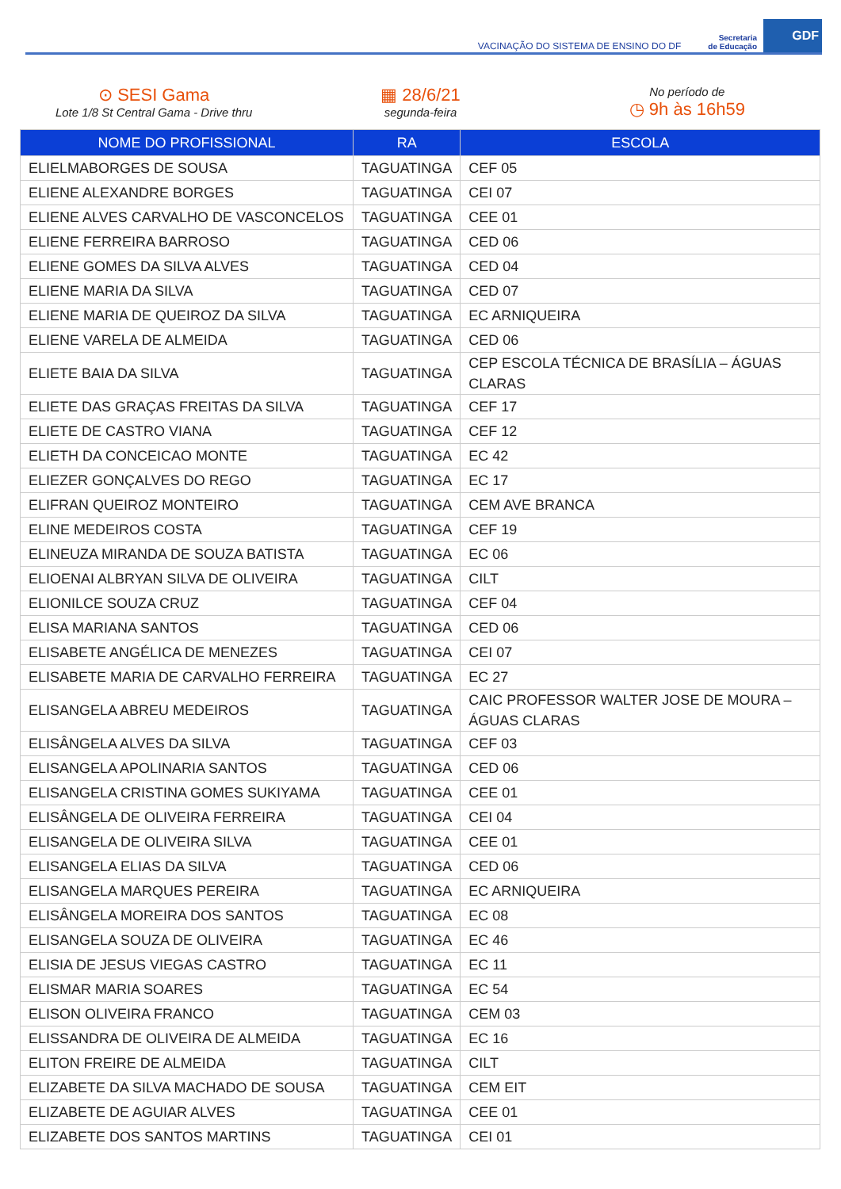VACINAÇÃO DO SISTEMA DE ENSINO DO DF Secretaria
de Educação GDF
⊙ SESI Gama
Lote 1/8 St Central Gama - Drive thru
▦ 28/6/21
segunda-feira
No período de
◷ 9h às 16h59
| NOME DO PROFISSIONAL | RA | ESCOLA |
| --- | --- | --- |
| ELIELMABORGES DE SOUSA | TAGUATINGA | CEF 05 |
| ELIENE ALEXANDRE BORGES | TAGUATINGA | CEI 07 |
| ELIENE ALVES CARVALHO DE VASCONCELOS | TAGUATINGA | CEE 01 |
| ELIENE FERREIRA BARROSO | TAGUATINGA | CED 06 |
| ELIENE GOMES DA SILVA ALVES | TAGUATINGA | CED 04 |
| ELIENE MARIA DA SILVA | TAGUATINGA | CED 07 |
| ELIENE MARIA DE QUEIROZ DA SILVA | TAGUATINGA | EC ARNIQUEIRA |
| ELIENE VARELA DE ALMEIDA | TAGUATINGA | CED 06 |
| ELIETE BAIA DA SILVA | TAGUATINGA | CEP ESCOLA TÉCNICA DE BRASÍLIA – ÁGUAS CLARAS |
| ELIETE DAS GRAÇAS FREITAS DA SILVA | TAGUATINGA | CEF 17 |
| ELIETE DE CASTRO VIANA | TAGUATINGA | CEF 12 |
| ELIETH DA CONCEICAO MONTE | TAGUATINGA | EC 42 |
| ELIEZER GONÇALVES DO REGO | TAGUATINGA | EC 17 |
| ELIFRAN QUEIROZ MONTEIRO | TAGUATINGA | CEM AVE BRANCA |
| ELINE MEDEIROS COSTA | TAGUATINGA | CEF 19 |
| ELINEUZA MIRANDA DE SOUZA BATISTA | TAGUATINGA | EC 06 |
| ELIOENAI ALBRYAN SILVA DE OLIVEIRA | TAGUATINGA | CILT |
| ELIONILCE SOUZA CRUZ | TAGUATINGA | CEF 04 |
| ELISA MARIANA SANTOS | TAGUATINGA | CED 06 |
| ELISABETE ANGÉLICA DE MENEZES | TAGUATINGA | CEI 07 |
| ELISABETE MARIA DE CARVALHO FERREIRA | TAGUATINGA | EC 27 |
| ELISANGELA ABREU MEDEIROS | TAGUATINGA | CAIC PROFESSOR WALTER JOSE DE MOURA – ÁGUAS CLARAS |
| ELISÂNGELA ALVES DA SILVA | TAGUATINGA | CEF 03 |
| ELISANGELA APOLINARIA SANTOS | TAGUATINGA | CED 06 |
| ELISANGELA CRISTINA GOMES SUKIYAMA | TAGUATINGA | CEE 01 |
| ELISÂNGELA DE OLIVEIRA FERREIRA | TAGUATINGA | CEI 04 |
| ELISANGELA DE OLIVEIRA SILVA | TAGUATINGA | CEE 01 |
| ELISANGELA ELIAS DA SILVA | TAGUATINGA | CED 06 |
| ELISANGELA MARQUES PEREIRA | TAGUATINGA | EC ARNIQUEIRA |
| ELISÂNGELA MOREIRA DOS SANTOS | TAGUATINGA | EC 08 |
| ELISANGELA SOUZA DE OLIVEIRA | TAGUATINGA | EC 46 |
| ELISIA DE JESUS VIEGAS CASTRO | TAGUATINGA | EC 11 |
| ELISMAR MARIA SOARES | TAGUATINGA | EC 54 |
| ELISON OLIVEIRA FRANCO | TAGUATINGA | CEM 03 |
| ELISSANDRA DE OLIVEIRA DE ALMEIDA | TAGUATINGA | EC 16 |
| ELITON FREIRE DE ALMEIDA | TAGUATINGA | CILT |
| ELIZABETE DA SILVA MACHADO DE SOUSA | TAGUATINGA | CEM EIT |
| ELIZABETE DE AGUIAR ALVES | TAGUATINGA | CEE 01 |
| ELIZABETE DOS SANTOS MARTINS | TAGUATINGA | CEI 01 |